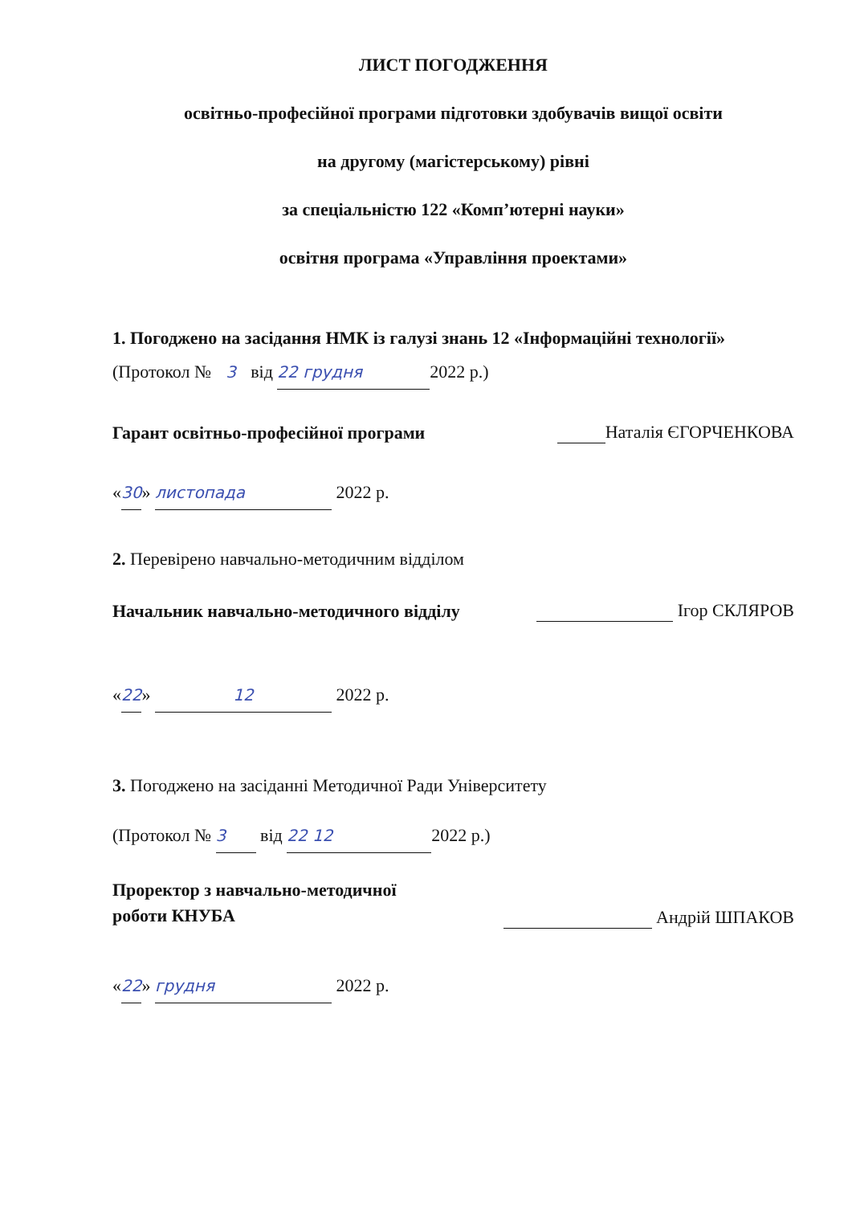ЛИСТ ПОГОДЖЕННЯ
освітньо-професійної програми підготовки здобувачів вищої освіти
на другому (магістерському) рівні
за спеціальністю 122 «Комп’ютерні науки»
освітня програма «Управління проектами»
1. Погоджено на засідання НМК із галузі знань 12 «Інформаційні технології»
(Протокол № 3 від 22 грудня 2022 р.)
Гарант освітньо-професійної програми Наталія ЄГОРЧЕНКОВА
«30» листопада 2022 р.
2. Перевірено навчально-методичним відділом
Начальник навчально-методичного відділу Ігор СКЛЯРОВ
«22» 12 2022 р.
3. Погоджено на засіданні Методичної Ради Університету
(Протокол № 3 від 22 12 2022 р.)
Проректор з навчально-методичної
роботи КНУБА Андрій ШПАКОВ
«22» грудня 2022 р.